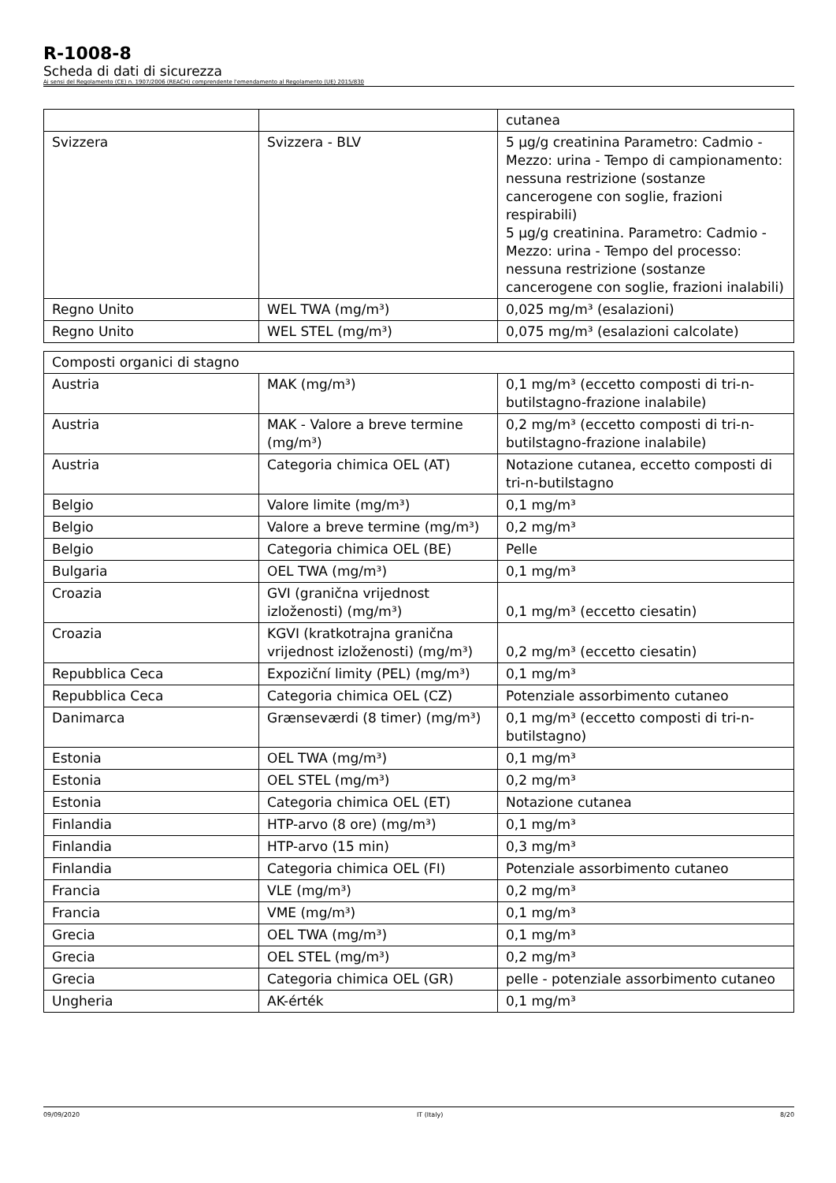R-1008-8
Scheda di dati di sicurezza
Ai sensi del Regolamento (CE) n. 1907/2006 (REACH) comprendente l'emendamento al Regolamento (UE) 2015/830
| | | cutanea |
| Svizzera | Svizzera - BLV | 5 µg/g creatinina Parametro: Cadmio - Mezzo: urina - Tempo di campionamento: nessuna restrizione (sostanze cancerogene con soglie, frazioni respirabili) 5 µg/g creatinina. Parametro: Cadmio - Mezzo: urina - Tempo del processo: nessuna restrizione (sostanze cancerogene con soglie, frazioni inalabili) |
| Regno Unito | WEL TWA (mg/m³) | 0,025 mg/m³ (esalazioni) |
| Regno Unito | WEL STEL (mg/m³) | 0,075 mg/m³ (esalazioni calcolate) |
| Composti organici di stagno | | |
| Austria | MAK (mg/m³) | 0,1 mg/m³ (eccetto composti di tri-n-butilstagno-frazione inalabile) |
| Austria | MAK - Valore a breve termine (mg/m³) | 0,2 mg/m³ (eccetto composti di tri-n-butilstagno-frazione inalabile) |
| Austria | Categoria chimica OEL (AT) | Notazione cutanea, eccetto composti di tri-n-butilstagno |
| Belgio | Valore limite (mg/m³) | 0,1 mg/m³ |
| Belgio | Valore a breve termine (mg/m³) | 0,2 mg/m³ |
| Belgio | Categoria chimica OEL (BE) | Pelle |
| Bulgaria | OEL TWA (mg/m³) | 0,1 mg/m³ |
| Croazia | GVI (granična vrijednost izloženosti) (mg/m³) | 0,1 mg/m³ (eccetto ciesatin) |
| Croazia | KGVI (kratkotrajna granična vrijednost izloženosti) (mg/m³) | 0,2 mg/m³ (eccetto ciesatin) |
| Repubblica Ceca | Expoziční limity (PEL) (mg/m³) | 0,1 mg/m³ |
| Repubblica Ceca | Categoria chimica OEL (CZ) | Potenziale assorbimento cutaneo |
| Danimarca | Grænseværdi (8 timer) (mg/m³) | 0,1 mg/m³ (eccetto composti di tri-n-butilstagno) |
| Estonia | OEL TWA (mg/m³) | 0,1 mg/m³ |
| Estonia | OEL STEL (mg/m³) | 0,2 mg/m³ |
| Estonia | Categoria chimica OEL (ET) | Notazione cutanea |
| Finlandia | HTP-arvo (8 ore) (mg/m³) | 0,1 mg/m³ |
| Finlandia | HTP-arvo (15 min) | 0,3 mg/m³ |
| Finlandia | Categoria chimica OEL (FI) | Potenziale assorbimento cutaneo |
| Francia | VLE (mg/m³) | 0,2 mg/m³ |
| Francia | VME (mg/m³) | 0,1 mg/m³ |
| Grecia | OEL TWA (mg/m³) | 0,1 mg/m³ |
| Grecia | OEL STEL (mg/m³) | 0,2 mg/m³ |
| Grecia | Categoria chimica OEL (GR) | pelle - potenziale assorbimento cutaneo |
| Ungheria | AK-érték | 0,1 mg/m³ |
09/09/2020 IT (Italy) 8/20